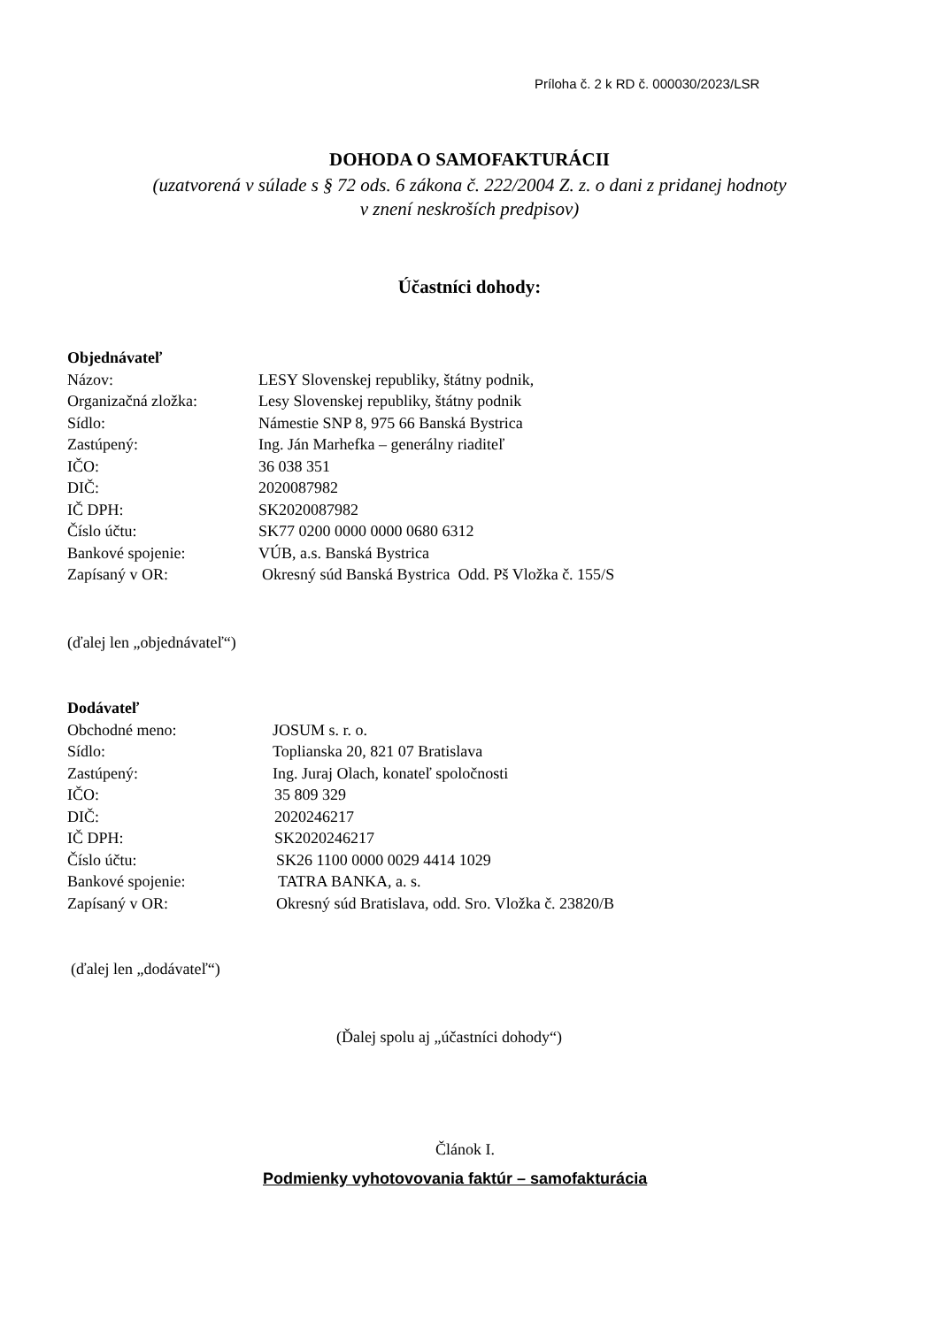Príloha č. 2 k RD č. 000030/2023/LSR
DOHODA O SAMOFAKTURÁCII
(uzatvorená v súlade s § 72 ods. 6 zákona č. 222/2004 Z. z. o dani z pridanej hodnoty
v znení neskroších predpisov)
Účastníci dohody:
Objednávateľ
Názov: LESY Slovenskej republiky, štátny podnik,
Organizačná zložka: Lesy Slovenskej republiky, štátny podnik
Sídlo: Námestie SNP 8, 975 66 Banská Bystrica
Zastúpený: Ing. Ján Marhefka – generálny riaditeľ
IČO: 36 038 351
DIČ: 2020087982
IČ DPH: SK2020087982
Číslo účtu: SK77 0200 0000 0000 0680 6312
Bankové spojenie: VÚB, a.s. Banská Bystrica
Zapísaný v OR: Okresný súd Banská Bystrica Odd. Pš Vložka č. 155/S
(ďalej len „objednávateľ“)
Dodávateľ
Obchodné meno: JOSUM s. r. o.
Sídlo: Toplianska 20, 821 07 Bratislava
Zastúpený: Ing. Juraj Olach, konateľ spoločnosti
IČO: 35 809 329
DIČ: 2020246217
IČ DPH: SK2020246217
Číslo účtu: SK26 1100 0000 0029 4414 1029
Bankové spojenie: TATRA BANKA, a. s.
Zapísaný v OR: Okresný súd Bratislava, odd. Sro. Vložka č. 23820/B
(ďalej len „dodávateľ“)
(Ďalej spolu aj „účastníci dohody“)
Článok I.
Podmienky vyhotovovania faktúr – samofakturácia